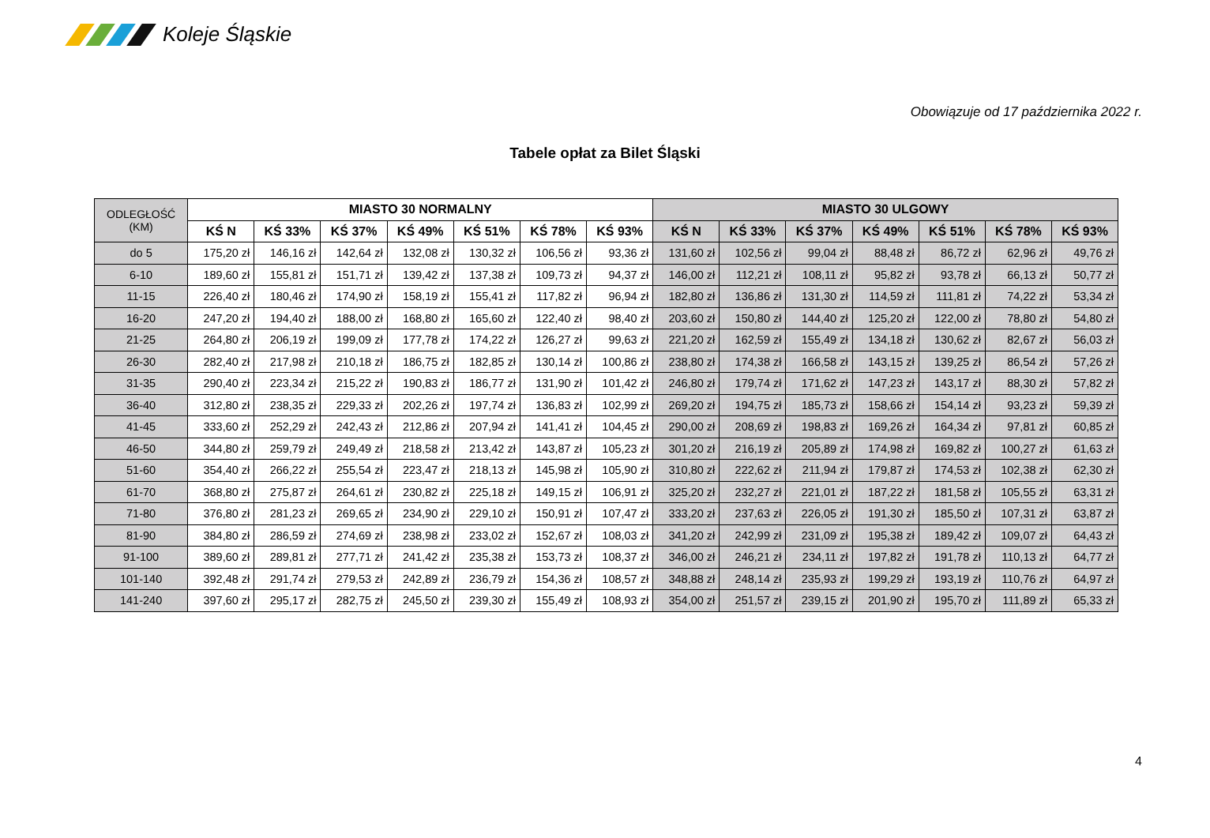Koleje Śląskie
Obowiązuje od 17 października 2022 r.
Tabele opłat za Bilet Śląski
| ODLEGŁOŚĆ (KM) | MIASTO 30 NORMALNY | | | | | | | MIASTO 30 ULGOWY | | | | | | |
| --- | --- | --- | --- | --- | --- | --- | --- | --- | --- | --- | --- | --- | --- | --- |
| | KŚ N | KŚ 33% | KŚ 37% | KŚ 49% | KŚ 51% | KŚ 78% | KŚ 93% | KŚ N | KŚ 33% | KŚ 37% | KŚ 49% | KŚ 51% | KŚ 78% | KŚ 93% |
| do 5 | 175,20 zł | 146,16 zł | 142,64 zł | 132,08 zł | 130,32 zł | 106,56 zł | 93,36 zł | 131,60 zł | 102,56 zł | 99,04 zł | 88,48 zł | 86,72 zł | 62,96 zł | 49,76 zł |
| 6-10 | 189,60 zł | 155,81 zł | 151,71 zł | 139,42 zł | 137,38 zł | 109,73 zł | 94,37 zł | 146,00 zł | 112,21 zł | 108,11 zł | 95,82 zł | 93,78 zł | 66,13 zł | 50,77 zł |
| 11-15 | 226,40 zł | 180,46 zł | 174,90 zł | 158,19 zł | 155,41 zł | 117,82 zł | 96,94 zł | 182,80 zł | 136,86 zł | 131,30 zł | 114,59 zł | 111,81 zł | 74,22 zł | 53,34 zł |
| 16-20 | 247,20 zł | 194,40 zł | 188,00 zł | 168,80 zł | 165,60 zł | 122,40 zł | 98,40 zł | 203,60 zł | 150,80 zł | 144,40 zł | 125,20 zł | 122,00 zł | 78,80 zł | 54,80 zł |
| 21-25 | 264,80 zł | 206,19 zł | 199,09 zł | 177,78 zł | 174,22 zł | 126,27 zł | 99,63 zł | 221,20 zł | 162,59 zł | 155,49 zł | 134,18 zł | 130,62 zł | 82,67 zł | 56,03 zł |
| 26-30 | 282,40 zł | 217,98 zł | 210,18 zł | 186,75 zł | 182,85 zł | 130,14 zł | 100,86 zł | 238,80 zł | 174,38 zł | 166,58 zł | 143,15 zł | 139,25 zł | 86,54 zł | 57,26 zł |
| 31-35 | 290,40 zł | 223,34 zł | 215,22 zł | 190,83 zł | 186,77 zł | 131,90 zł | 101,42 zł | 246,80 zł | 179,74 zł | 171,62 zł | 147,23 zł | 143,17 zł | 88,30 zł | 57,82 zł |
| 36-40 | 312,80 zł | 238,35 zł | 229,33 zł | 202,26 zł | 197,74 zł | 136,83 zł | 102,99 zł | 269,20 zł | 194,75 zł | 185,73 zł | 158,66 zł | 154,14 zł | 93,23 zł | 59,39 zł |
| 41-45 | 333,60 zł | 252,29 zł | 242,43 zł | 212,86 zł | 207,94 zł | 141,41 zł | 104,45 zł | 290,00 zł | 208,69 zł | 198,83 zł | 169,26 zł | 164,34 zł | 97,81 zł | 60,85 zł |
| 46-50 | 344,80 zł | 259,79 zł | 249,49 zł | 218,58 zł | 213,42 zł | 143,87 zł | 105,23 zł | 301,20 zł | 216,19 zł | 205,89 zł | 174,98 zł | 169,82 zł | 100,27 zł | 61,63 zł |
| 51-60 | 354,40 zł | 266,22 zł | 255,54 zł | 223,47 zł | 218,13 zł | 145,98 zł | 105,90 zł | 310,80 zł | 222,62 zł | 211,94 zł | 179,87 zł | 174,53 zł | 102,38 zł | 62,30 zł |
| 61-70 | 368,80 zł | 275,87 zł | 264,61 zł | 230,82 zł | 225,18 zł | 149,15 zł | 106,91 zł | 325,20 zł | 232,27 zł | 221,01 zł | 187,22 zł | 181,58 zł | 105,55 zł | 63,31 zł |
| 71-80 | 376,80 zł | 281,23 zł | 269,65 zł | 234,90 zł | 229,10 zł | 150,91 zł | 107,47 zł | 333,20 zł | 237,63 zł | 226,05 zł | 191,30 zł | 185,50 zł | 107,31 zł | 63,87 zł |
| 81-90 | 384,80 zł | 286,59 zł | 274,69 zł | 238,98 zł | 233,02 zł | 152,67 zł | 108,03 zł | 341,20 zł | 242,99 zł | 231,09 zł | 195,38 zł | 189,42 zł | 109,07 zł | 64,43 zł |
| 91-100 | 389,60 zł | 289,81 zł | 277,71 zł | 241,42 zł | 235,38 zł | 153,73 zł | 108,37 zł | 346,00 zł | 246,21 zł | 234,11 zł | 197,82 zł | 191,78 zł | 110,13 zł | 64,77 zł |
| 101-140 | 392,48 zł | 291,74 zł | 279,53 zł | 242,89 zł | 236,79 zł | 154,36 zł | 108,57 zł | 348,88 zł | 248,14 zł | 235,93 zł | 199,29 zł | 193,19 zł | 110,76 zł | 64,97 zł |
| 141-240 | 397,60 zł | 295,17 zł | 282,75 zł | 245,50 zł | 239,30 zł | 155,49 zł | 108,93 zł | 354,00 zł | 251,57 zł | 239,15 zł | 201,90 zł | 195,70 zł | 111,89 zł | 65,33 zł |
4